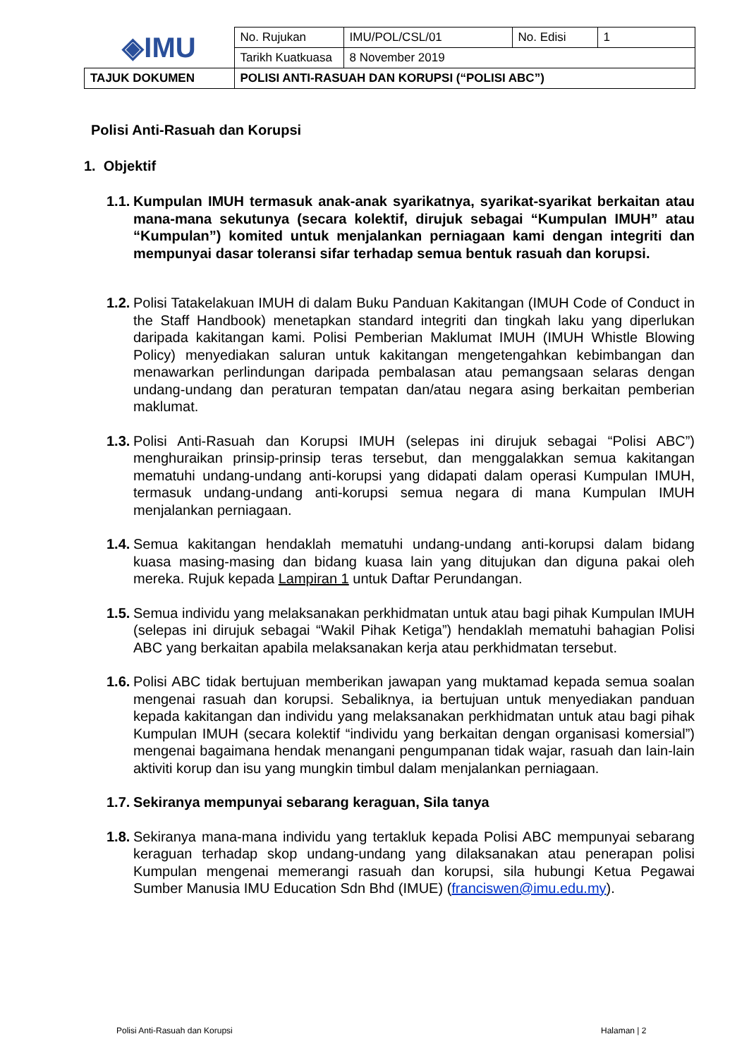| ◈IMU | No. Rujukan | IMU/POL/CSL/01 | No. Edisi | 1 |
| | Tarikh Kuatkuasa | 8 November 2019 | | |
| TAJUK DOKUMEN | POLISI ANTI-RASUAH DAN KORUPSI (“POLISI ABC”) | | | |
Polisi Anti-Rasuah dan Korupsi
1. Objektif
1.1. Kumpulan IMUH termasuk anak-anak syarikatnya, syarikat-syarikat berkaitan atau mana-mana sekutunya (secara kolektif, dirujuk sebagai “Kumpulan IMUH” atau “Kumpulan”) komited untuk menjalankan perniagaan kami dengan integriti dan mempunyai dasar toleransi sifar terhadap semua bentuk rasuah dan korupsi.
1.2. Polisi Tatakelakuan IMUH di dalam Buku Panduan Kakitangan (IMUH Code of Conduct in the Staff Handbook) menetapkan standard integriti dan tingkah laku yang diperlukan daripada kakitangan kami. Polisi Pemberian Maklumat IMUH (IMUH Whistle Blowing Policy) menyediakan saluran untuk kakitangan mengetengahkan kebimbangan dan menawarkan perlindungan daripada pembalasan atau pemangsaan selaras dengan undang-undang dan peraturan tempatan dan/atau negara asing berkaitan pemberian maklumat.
1.3. Polisi Anti-Rasuah dan Korupsi IMUH (selepas ini dirujuk sebagai “Polisi ABC”) menghuraikan prinsip-prinsip teras tersebut, dan menggalakkan semua kakitangan mematuhi undang-undang anti-korupsi yang didapati dalam operasi Kumpulan IMUH, termasuk undang-undang anti-korupsi semua negara di mana Kumpulan IMUH menjalankan perniagaan.
1.4. Semua kakitangan hendaklah mematuhi undang-undang anti-korupsi dalam bidang kuasa masing-masing dan bidang kuasa lain yang ditujukan dan diguna pakai oleh mereka. Rujuk kepada Lampiran 1 untuk Daftar Perundangan.
1.5. Semua individu yang melaksanakan perkhidmatan untuk atau bagi pihak Kumpulan IMUH (selepas ini dirujuk sebagai “Wakil Pihak Ketiga”) hendaklah mematuhi bahagian Polisi ABC yang berkaitan apabila melaksanakan kerja atau perkhidmatan tersebut.
1.6. Polisi ABC tidak bertujuan memberikan jawapan yang muktamad kepada semua soalan mengenai rasuah dan korupsi. Sebaliknya, ia bertujuan untuk menyediakan panduan kepada kakitangan dan individu yang melaksanakan perkhidmatan untuk atau bagi pihak Kumpulan IMUH (secara kolektif “individu yang berkaitan dengan organisasi komersial”) mengenai bagaimana hendak menangani pengumpanan tidak wajar, rasuah dan lain-lain aktiviti korup dan isu yang mungkin timbul dalam menjalankan perniagaan.
1.7. Sekiranya mempunyai sebarang keraguan, Sila tanya
1.8. Sekiranya mana-mana individu yang tertakluk kepada Polisi ABC mempunyai sebarang keraguan terhadap skop undang-undang yang dilaksanakan atau penerapan polisi Kumpulan mengenai memerangi rasuah dan korupsi, sila hubungi Ketua Pegawai Sumber Manusia IMU Education Sdn Bhd (IMUE) (franciswen@imu.edu.my).
Polisi Anti-Rasuah dan Korupsi Halaman | 2